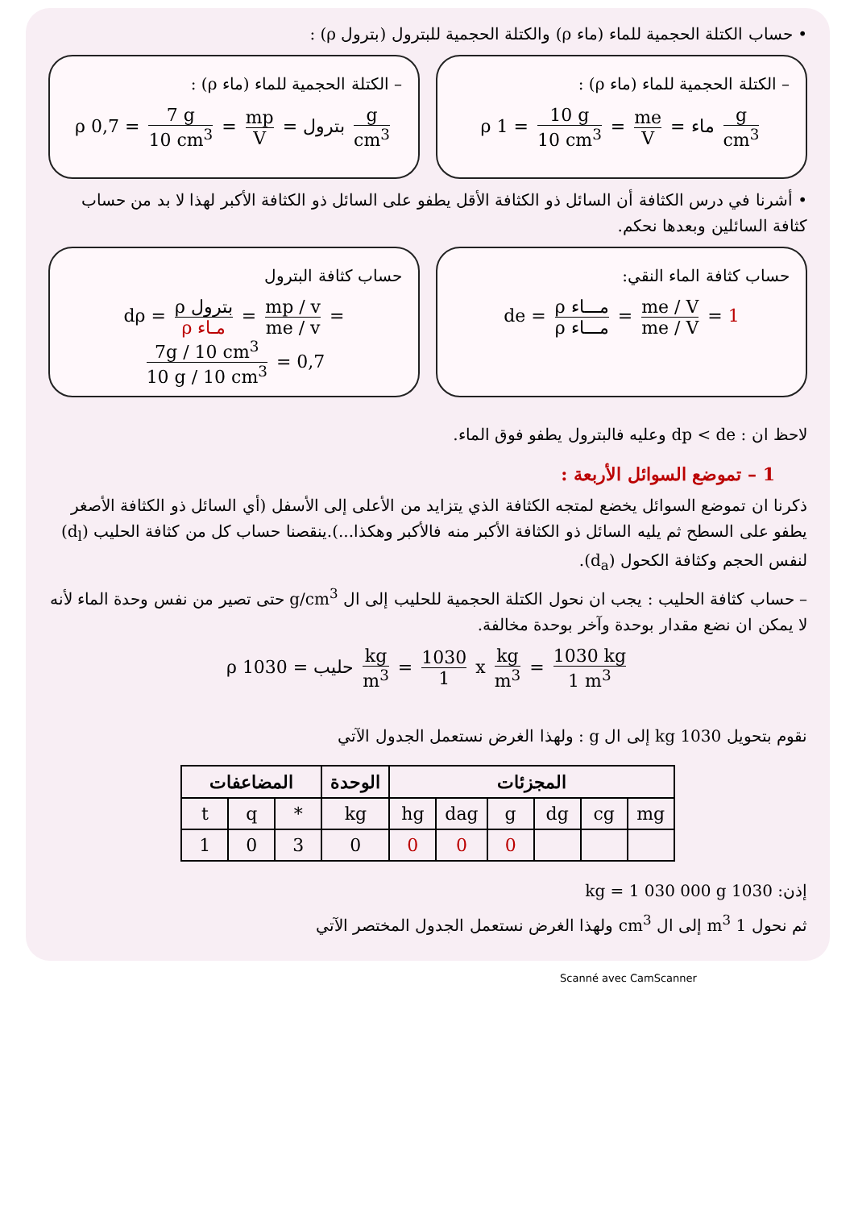• حساب الكتلة الحجمية للماء (ماء ρ) والكتلة الحجمية للبترول (بترول ρ) :
– الكتلة الحجمية للماء (ماء ρ) :
ρ ماء = me V = 10 g 10 cm<sup>3</sup> = 1 g cm<sup>3</sup>
– الكتلة الحجمية للماء (ماء ρ) :
ρ بترول = mp V = 7 g 10 cm<sup>3</sup> = 0,7 g cm<sup>3</sup>
• أشرنا في درس الكثافة أن السائل ذو الكثافة الأقل يطفو على السائل ذو الكثافة الأكبر لهذا لا بد من حساب كثافة السائلين وبعدها نحكم.
حساب كثافة الماء النقي:
de = ρ مـــاء ρ مـــاء = me / V me / V = 1
حساب كثافة البترول
dρ = ρ بترول ρ مـاء = mp / v me / v = 7g / 10 cm<sup>3</sup> 10 g / 10 cm<sup>3</sup> = 0,7
لاحظ ان : dp < de وعليه فالبترول يطفو فوق الماء.
1 – تموضع السوائل الأربعة :
ذكرنا ان تموضع السوائل يخضع لمتجه الكثافة الذي يتزايد من الأعلى إلى الأسفل (أي السائل ذو الكثافة الأصغر يطفو على السطح ثم يليه السائل ذو الكثافة الأكبر منه فالأكبر وهكذا...).ينقصنا حساب كل من كثافة الحليب (d<sub>l</sub>) لنفس الحجم وكثافة الكحول (d<sub>a</sub>).
– حساب كثافة الحليب : يجب ان نحول الكتلة الحجمية للحليب إلى ال g/cm<sup>3</sup> حتى تصير من نفس وحدة الماء لأنه لا يمكن ان نضع مقدار بوحدة وآخر بوحدة مخالفة.
ρ حليب = 1030 kg m<sup>3</sup> = 1030 1 x kg m<sup>3</sup> = 1030 kg 1 m<sup>3</sup>
نقوم بتحويل 1030 kg إلى ال g : ولهذا الغرض نستعمل الجدول الآتي
| المضاعفات | | | الوحدة | المجزئات | | | | | |
| --- | --- | --- | --- | --- | --- | --- | --- | --- | --- |
| t | q | * | kg | hg | dag | g | dg | cg | mg |
| 1 | 0 | 3 | 0 | 0 | 0 | 0 | | | |
إذن: 1030 kg = 1 030 000 g
ثم نحول 1 m<sup>3</sup> إلى ال cm<sup>3</sup> ولهذا الغرض نستعمل الجدول المختصر الآتي
Scanné avec CamScanner